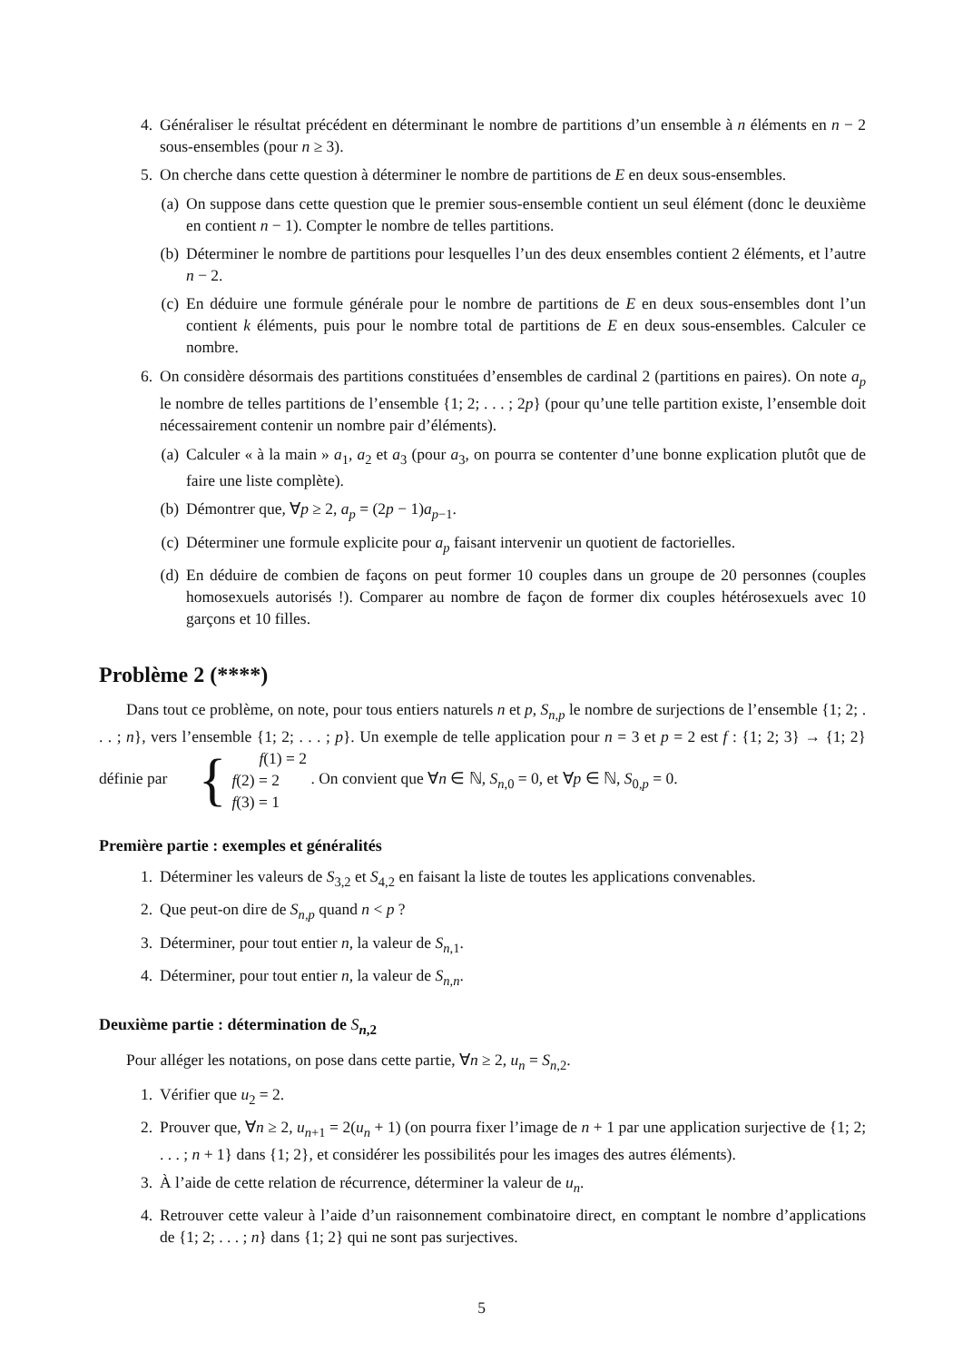4. Généraliser le résultat précédent en déterminant le nombre de partitions d’un ensemble à n éléments en n − 2 sous-ensembles (pour n ≥ 3).
5. On cherche dans cette question à déterminer le nombre de partitions de E en deux sous-ensembles.
(a) On suppose dans cette question que le premier sous-ensemble contient un seul élément (donc le deuxième en contient n − 1). Compter le nombre de telles partitions.
(b) Déterminer le nombre de partitions pour lesquelles l’un des deux ensembles contient 2 éléments, et l’autre n − 2.
(c) En déduire une formule générale pour le nombre de partitions de E en deux sous-ensembles dont l’un contient k éléments, puis pour le nombre total de partitions de E en deux sous-ensembles. Calculer ce nombre.
6. On considère désormais des partitions constituées d’ensembles de cardinal 2 (partitions en paires). On note a<sub>p</sub> le nombre de telles partitions de l’ensemble {1; 2; . . . ; 2p} (pour qu’une telle partition existe, l’ensemble doit nécessairement contenir un nombre pair d’éléments).
(a) Calculer « à la main » a<sub>1</sub>, a<sub>2</sub> et a<sub>3</sub> (pour a<sub>3</sub>, on pourra se contenter d’une bonne explication plutôt que de faire une liste complète).
(b) Démontrer que, ∀p ≥ 2, a<sub>p</sub> = (2p − 1)a<sub>p−1</sub>.
(c) Déterminer une formule explicite pour a<sub>p</sub> faisant intervenir un quotient de factorielles.
(d) En déduire de combien de façons on peut former 10 couples dans un groupe de 20 personnes (couples homosexuels autorisés !). Comparer au nombre de façon de former dix couples hétérosexuels avec 10 garçons et 10 filles.
Problème 2 (****)
Dans tout ce problème, on note, pour tous entiers naturels n et p, S<sub>n,p</sub> le nombre de surjections de l’ensemble {1; 2; . . . ; n}, vers l’ensemble {1; 2; . . . ; p}. Un exemple de telle application pour n = 3 et p = 2 est f : {1; 2; 3} → {1; 2} définie par { f(1) = 2
f(2) = 2
f(3) = 1 . On convient que ∀n ∈ ℕ, S<sub>n,0</sub> = 0, et ∀p ∈ ℕ, S<sub>0,p</sub> = 0.
Première partie : exemples et généralités
1. Déterminer les valeurs de S<sub>3,2</sub> et S<sub>4,2</sub> en faisant la liste de toutes les applications convenables.
2. Que peut-on dire de S<sub>n,p</sub> quand n < p ?
3. Déterminer, pour tout entier n, la valeur de S<sub>n,1</sub>.
4. Déterminer, pour tout entier n, la valeur de S<sub>n,n</sub>.
Deuxième partie : détermination de S<sub>n,2</sub>
Pour alléger les notations, on pose dans cette partie, ∀n ≥ 2, u<sub>n</sub> = S<sub>n,2</sub>.
1. Vérifier que u<sub>2</sub> = 2.
2. Prouver que, ∀n ≥ 2, u<sub>n+1</sub> = 2(u<sub>n</sub> + 1) (on pourra fixer l’image de n + 1 par une application surjective de {1; 2; . . . ; n + 1} dans {1; 2}, et considérer les possibilités pour les images des autres éléments).
3. À l’aide de cette relation de récurrence, déterminer la valeur de u<sub>n</sub>.
4. Retrouver cette valeur à l’aide d’un raisonnement combinatoire direct, en comptant le nombre d’applications de {1; 2; . . . ; n} dans {1; 2} qui ne sont pas surjectives.
5